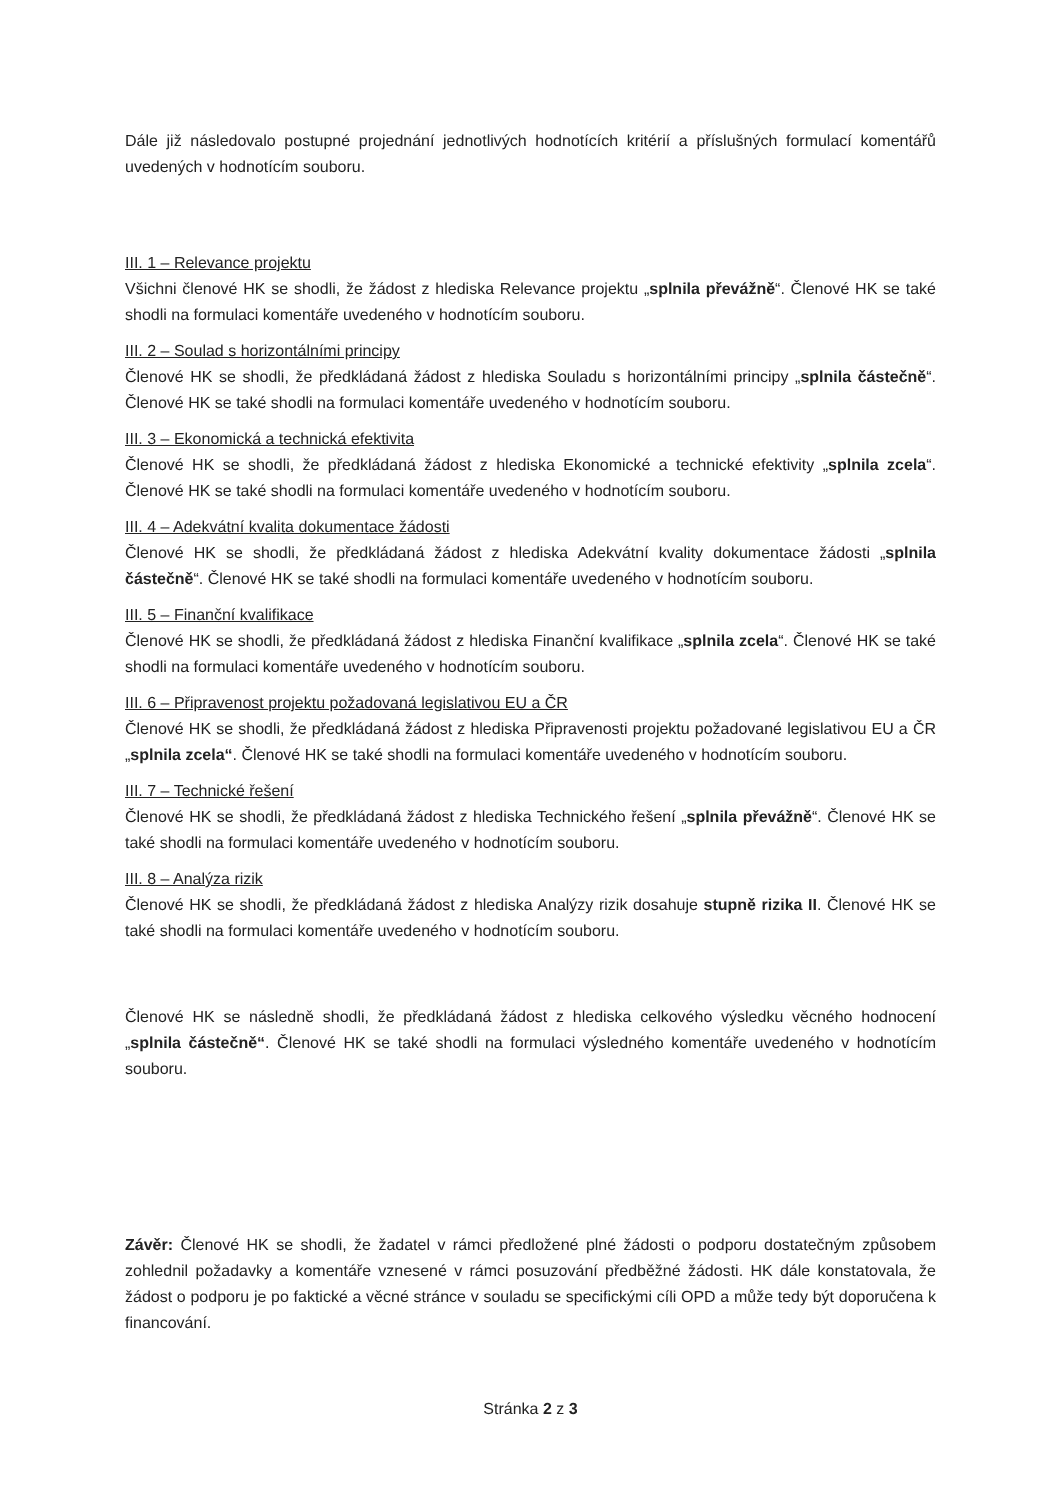Dále již následovalo postupné projednání jednotlivých hodnotících kritérií a příslušných formulací komentářů uvedených v hodnotícím souboru.
III. 1 – Relevance projektu
Všichni členové HK se shodli, že žádost z hlediska Relevance projektu „splnila převážně“. Členové HK se také shodli na formulaci komentáře uvedeného v hodnotícím souboru.
III. 2 – Soulad s horizontálními principy
Členové HK se shodli, že předkládaná žádost z hlediska Souladu s horizontálními principy „splnila částečně“. Členové HK se také shodli na formulaci komentáře uvedeného v hodnotícím souboru.
III. 3 – Ekonomická a technická efektivita
Členové HK se shodli, že předkládaná žádost z hlediska Ekonomické a technické efektivity „splnila zcela“. Členové HK se také shodli na formulaci komentáře uvedeného v hodnotícím souboru.
III. 4 – Adekvátní kvalita dokumentace žádosti
Členové HK se shodli, že předkládaná žádost z hlediska Adekvátní kvality dokumentace žádosti „splnila částečně“. Členové HK se také shodli na formulaci komentáře uvedeného v hodnotícím souboru.
III. 5 – Finanční kvalifikace
Členové HK se shodli, že předkládaná žádost z hlediska Finanční kvalifikace „splnila zcela“. Členové HK se také shodli na formulaci komentáře uvedeného v hodnotícím souboru.
III. 6 – Připravenost projektu požadovaná legislativou EU a ČR
Členové HK se shodli, že předkládaná žádost z hlediska Připravenosti projektu požadované legislativou EU a ČR „splnila zcela“. Členové HK se také shodli na formulaci komentáře uvedeného v hodnotícím souboru.
III. 7 – Technické řešení
Členové HK se shodli, že předkládaná žádost z hlediska Technického řešení „splnila převážně“. Členové HK se také shodli na formulaci komentáře uvedeného v hodnotícím souboru.
III. 8 – Analýza rizik
Členové HK se shodli, že předkládaná žádost z hlediska Analýzy rizik dosahuje stupně rizika II. Členové HK se také shodli na formulaci komentáře uvedeného v hodnotícím souboru.
Členové HK se následně shodli, že předkládaná žádost z hlediska celkového výsledku věcného hodnocení „splnila částečně“. Členové HK se také shodli na formulaci výsledného komentáře uvedeného v hodnotícím souboru.
Závěr: Členové HK se shodli, že žadatel v rámci předložené plné žádosti o podporu dostatečným způsobem zohlednil požadavky a komentáře vznesené v rámci posuzování předběžné žádosti. HK dále konstatovala, že žádost o podporu je po faktické a věcné stránce v souladu se specifickými cíli OPD a může tedy být doporučena k financování.
Stránka 2 z 3